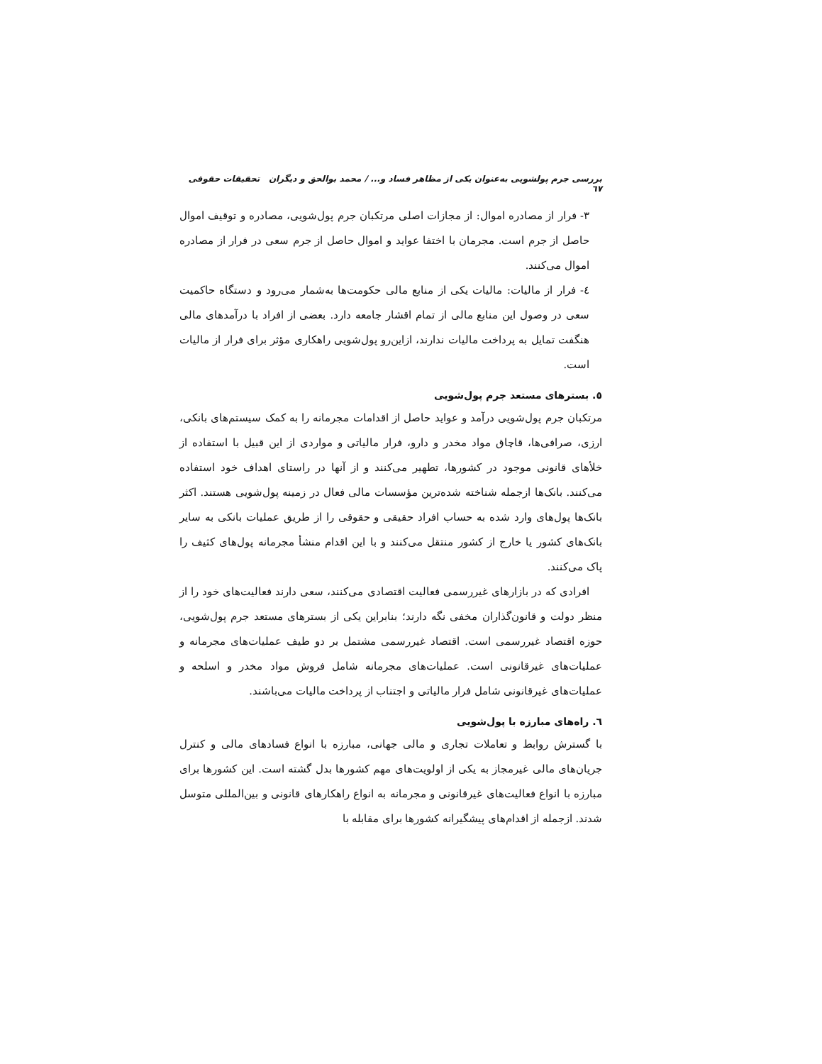بررسی جرم پولشویی به‌عنوان یکی از مظاهر فساد و... / محمد بوالحق و دیگران تحقیقات حقوقی ٦٧
۳- فرار از مصادره اموال: از مجازات اصلی مرتکبان جرم پول‌شویی، مصادره و توقیف اموال حاصل از جرم است. مجرمان با اختفا عواید و اموال حاصل از جرم سعی در فرار از مصادره اموال می‌کنند.
٤- فرار از مالیات: مالیات یکی از منابع مالی حکومت‌ها به‌شمار می‌رود و دستگاه حاکمیت سعی در وصول این منابع مالی از تمام اقشار جامعه دارد. بعضی از افراد با درآمدهای مالی هنگفت تمایل به پرداخت مالیات ندارند، ازاین‌رو پول‌شویی راهکاری مؤثر برای فرار از مالیات است.
٥. بسترهای مستعد جرم پول‌شویی
مرتکبان جرم پول‌شویی درآمد و عواید حاصل از اقدامات مجرمانه را به کمک سیستم‌های بانکی، ارزی، صرافی‌ها، قاچاق مواد مخدر و دارو، فرار مالیاتی و مواردی از این قبیل با استفاده از خلأهای قانونی موجود در کشورها، تطهیر می‌کنند و از آنها در راستای اهداف خود استفاده می‌کنند. بانک‌ها ازجمله شناخته شده‌ترین مؤسسات مالی فعال در زمینه پول‌شویی هستند. اکثر بانک‌ها پول‌های وارد شده به حساب افراد حقیقی و حقوقی را از طریق عملیات بانکی به سایر بانک‌های کشور یا خارج از کشور منتقل می‌کنند و با این اقدام منشأ مجرمانه پول‌های کثیف را پاک می‌کنند.
افرادی که در بازارهای غیررسمی فعالیت اقتصادی می‌کنند، سعی دارند فعالیت‌های خود را از منظر دولت و قانون‌گذاران مخفی نگه دارند؛ بنابراین یکی از بسترهای مستعد جرم پول‌شویی، حوزه اقتصاد غیررسمی است. اقتصاد غیررسمی مشتمل بر دو طیف عملیات‌های مجرمانه و عملیات‌های غیرقانونی است. عملیات‌های مجرمانه شامل فروش مواد مخدر و اسلحه و عملیات‌های غیرقانونی شامل فرار مالیاتی و اجتناب از پرداخت مالیات می‌باشند.
٦. راه‌های مبارزه با پول‌شویی
با گسترش روابط و تعاملات تجاری و مالی جهانی، مبارزه با انواع فسادهای مالی و کنترل جریان‌های مالی غیرمجاز به یکی از اولویت‌های مهم کشورها بدل گشته است. این کشورها برای مبارزه با انواع فعالیت‌های غیرقانونی و مجرمانه به انواع راهکارهای قانونی و بین‌المللی متوسل شدند. ازجمله از اقدام‌های پیشگیرانه کشورها برای مقابله با